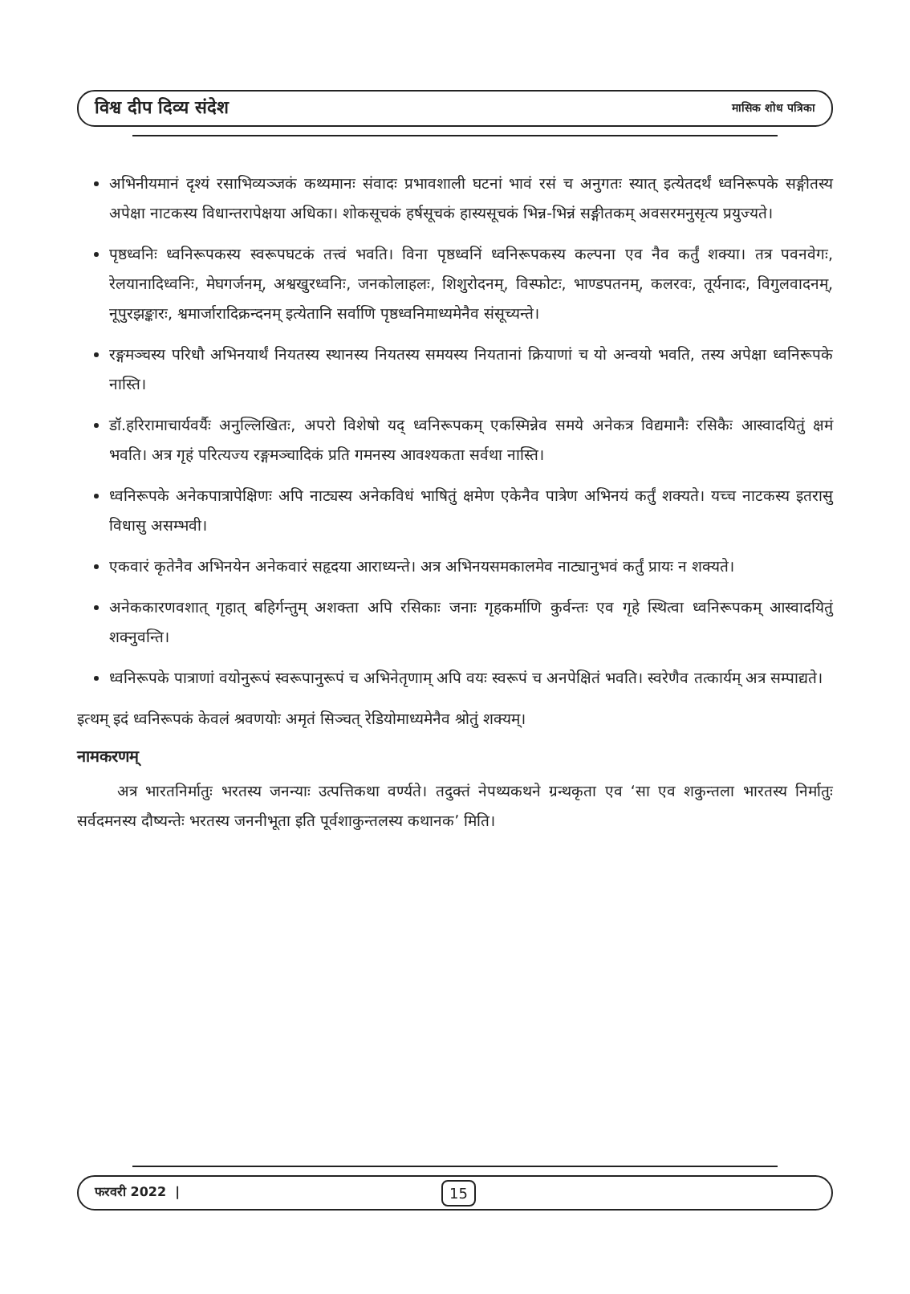विश्व दीप दिव्य संदेश मासिक शोध पत्रिका
अभिनीयमानं दृश्यं रसाभिव्यञ्जकं कथ्यमानः संवादः प्रभावशाली घटनां भावं रसं च अनुगतः स्यात् इत्येतदर्थं ध्वनिरूपके सङ्गीतस्य अपेक्षा नाटकस्य विधान्तरापेक्षया अधिका। शोकसूचकं हर्षसूचकं हास्यसूचकं भिन्न-भिन्नं सङ्गीतकम् अवसरमनुसृत्य प्रयुज्यते।
पृष्ठध्वनिः ध्वनिरूपकस्य स्वरूपघटकं तत्त्वं भवति। विना पृष्ठध्वनिं ध्वनिरूपकस्य कल्पना एव नैव कर्तुं शक्या। तत्र पवनवेगः, रेलयानादिध्वनिः, मेघगर्जनम्, अश्वखुरध्वनिः, जनकोलाहलः, शिशुरोदनम्, विस्फोटः, भाण्डपतनम्, कलरवः, तूर्यनादः, विगुलवादनम्, नूपुरझङ्कारः, श्वमार्जारादिक्रन्दनम् इत्येतानि सर्वाणि पृष्ठध्वनिमाध्यमेनैव संसूच्यन्ते।
रङ्गमञ्चस्य परिधौ अभिनयार्थं नियतस्य स्थानस्य नियतस्य समयस्य नियतानां क्रियाणां च यो अन्वयो भवति, तस्य अपेक्षा ध्वनिरूपके नास्ति।
डॉ.हरिरामाचार्यवर्यैः अनुल्लिखितः, अपरो विशेषो यद् ध्वनिरूपकम् एकस्मिन्नेव समये अनेकत्र विद्यमानैः रसिकैः आस्वादयितुं क्षमं भवति। अत्र गृहं परित्यज्य रङ्गमञ्चादिकं प्रति गमनस्य आवश्यकता सर्वथा नास्ति।
ध्वनिरूपके अनेकपात्रापेक्षिणः अपि नाट्यस्य अनेकविधं भाषितुं क्षमेण एकेनैव पात्रेण अभिनयं कर्तुं शक्यते। यच्च नाटकस्य इतरासु विधासु असम्भवी।
एकवारं कृतेनैव अभिनयेन अनेकवारं सहृदया आराध्यन्ते। अत्र अभिनयसमकालमेव नाट्यानुभवं कर्तुं प्रायः न शक्यते।
अनेककारणवशात् गृहात् बहिर्गन्तुम् अशक्ता अपि रसिकाः जनाः गृहकर्माणि कुर्वन्तः एव गृहे स्थित्वा ध्वनिरूपकम् आस्वादयितुं शक्नुवन्ति।
ध्वनिरूपके पात्राणां वयोनुरूपं स्वरूपानुरूपं च अभिनेतृणाम् अपि वयः स्वरूपं च अनपेक्षितं भवति। स्वरेणैव तत्कार्यम् अत्र सम्पाद्यते।
इत्थम् इदं ध्वनिरूपकं केवलं श्रवणयोः अमृतं सिञ्चत् रेडियोमाध्यमेनैव श्रोतुं शक्यम्।
नामकरणम्
अत्र भारतनिर्मातुः भरतस्य जनन्याः उत्पत्तिकथा वर्ण्यते। तदुक्तं नेपथ्यकथने ग्रन्थकृता एव ‘सा एव शकुन्तला भारतस्य निर्मातुः सर्वदमनस्य दौष्यन्तेः भरतस्य जननीभूता इति पूर्वशाकुन्तलस्य कथानक’ मिति।
फरवरी 2022 | 15